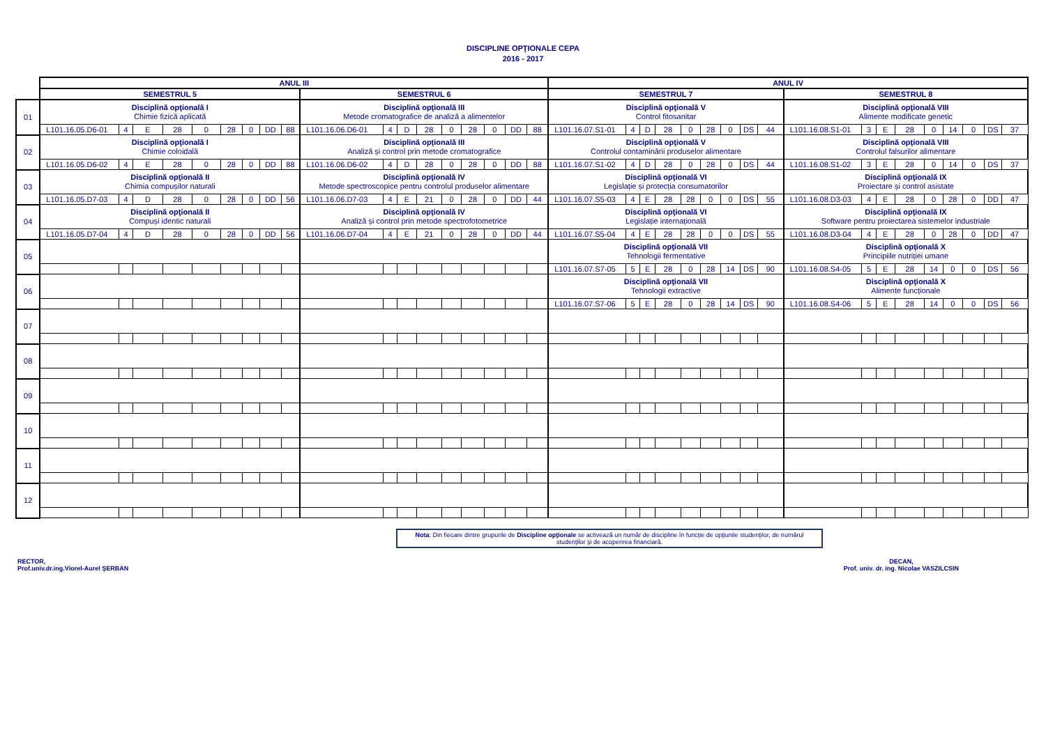DISCIPLINE OPŢIONALE CEPA
2016 - 2017
| | ANUL III | | | | | | | | | | | | | | | | | | ANUL IV | | | | | | | | | | | | | | | | | |
| | SEMESTRUL 5 | | | | | | | | | SEMESTRUL 6 | | | | | | | | | SEMESTRUL 7 | | | | | | | | | SEMESTRUL 8 | | | | | | | | |
| 01 | Disciplină opţională I Chimie fizică aplicată | | | | | | | | | Disciplină opţională III Metode cromatografice de analiză a alimentelor | | | | | | | | | Disciplină opţională V Control fitosanitar | | | | | | | | | Disciplină opţională VIII Alimente modificate genetic | | | | | | | | |
| | L101.16.05.D6-01 | 4 | E | 28 | 0 | 28 | 0 | DD | 88 | L101.16.06.D6-01 | 4 | D | 28 | 0 | 28 | 0 | DD | 88 | L101.16.07.S1-01 | 4 | D | 28 | 0 | 28 | 0 | DS | 44 | L101.16.08.S1-01 | 3 | E | 28 | 0 | 14 | 0 | DS | 37 |
| 02 | Disciplină opţională I Chimie coloidală | | | | | | | | | Disciplină opţională III Analiză și control prin metode cromatografice | | | | | | | | | Disciplină opţională V Controlul contaminării produselor alimentare | | | | | | | | | Disciplină opţională VIII Controlul falsurilor alimentare | | | | | | | | |
| | L101.16.05.D6-02 | 4 | E | 28 | 0 | 28 | 0 | DD | 88 | L101.16.06.D6-02 | 4 | D | 28 | 0 | 28 | 0 | DD | 88 | L101.16.07.S1-02 | 4 | D | 28 | 0 | 28 | 0 | DS | 44 | L101.16.08.S1-02 | 3 | E | 28 | 0 | 14 | 0 | DS | 37 |
| 03 | Disciplină opţională II Chimia compușilor naturali | | | | | | | | | Disciplină opţională IV Metode spectroscopice pentru controlul produselor alimentare | | | | | | | | | Disciplină opţională VI Legislație și protecția consumatorilor | | | | | | | | | Disciplină opţională IX Proiectare și control asistate | | | | | | | | |
| | L101.16.05.D7-03 | 4 | D | 28 | 0 | 28 | 0 | DD | 56 | L101.16.06.D7-03 | 4 | E | 21 | 0 | 28 | 0 | DD | 44 | L101.16.07.S5-03 | 4 | E | 28 | 28 | 0 | 0 | DS | 55 | L101.16.08.D3-03 | 4 | E | 28 | 0 | 28 | 0 | DD | 47 |
| 04 | Disciplină opţională II Compuși identic naturali | | | | | | | | | Disciplină opţională IV Analiză și control prin metode spectrofotometrice | | | | | | | | | Disciplină opţională VI Legislație internațională | | | | | | | | | Disciplină opţională IX Software pentru proiectarea sistemelor industriale | | | | | | | | |
| | L101.16.05.D7-04 | 4 | D | 28 | 0 | 28 | 0 | DD | 56 | L101.16.06.D7-04 | 4 | E | 21 | 0 | 28 | 0 | DD | 44 | L101.16.07.S5-04 | 4 | E | 28 | 28 | 0 | 0 | DS | 55 | L101.16.08.D3-04 | 4 | E | 28 | 0 | 28 | 0 | DD | 47 |
| 05 | | | | | | | | | | | | | | | | | | | Disciplină opţională VII Tehnologii fermentative | | | | | | | | | Disciplină opţională X Principiile nutriției umane | | | | | | | | |
| | | | | | | | | | | | | | | | | | | | L101.16.07.S7-05 | 5 | E | 28 | 0 | 28 | 14 | DS | 90 | L101.16.08.S4-05 | 5 | E | 28 | 14 | 0 | 0 | DS | 56 |
| 06 | | | | | | | | | | | | | | | | | | | Disciplină opţională VII Tehnologii extractive | | | | | | | | | Disciplină opţională X Alimente funcționale | | | | | | | | |
| | | | | | | | | | | | | | | | | | | | L101.16.07.S7-06 | 5 | E | 28 | 0 | 28 | 14 | DS | 90 | L101.16.08.S4-06 | 5 | E | 28 | 14 | 0 | 0 | DS | 56 |
| 07 | | | | | | | | | | | | | | | | | | | | | | | | | | | | | | | | | | | | |
| 08 | | | | | | | | | | | | | | | | | | | | | | | | | | | | | | | | | | | | |
| 09 | | | | | | | | | | | | | | | | | | | | | | | | | | | | | | | | | | | | |
| 10 | | | | | | | | | | | | | | | | | | | | | | | | | | | | | | | | | | | | |
| 11 | | | | | | | | | | | | | | | | | | | | | | | | | | | | | | | | | | | | |
| 12 | | | | | | | | | | | | | | | | | | | | | | | | | | | | | | | | | | | | |
Nota: Din fiecare dintre grupurile de Discipline opţionale se activează un număr de discipline în funcţie de opţiunile studenţilor, de numărul studenţilor şi de acoperirea financiară.
RECTOR,
Prof.univ.dr.ing.Viorel-Aurel ŞERBAN
DECAN,
Prof. univ. dr. ing. Nicolae VASZILCSIN